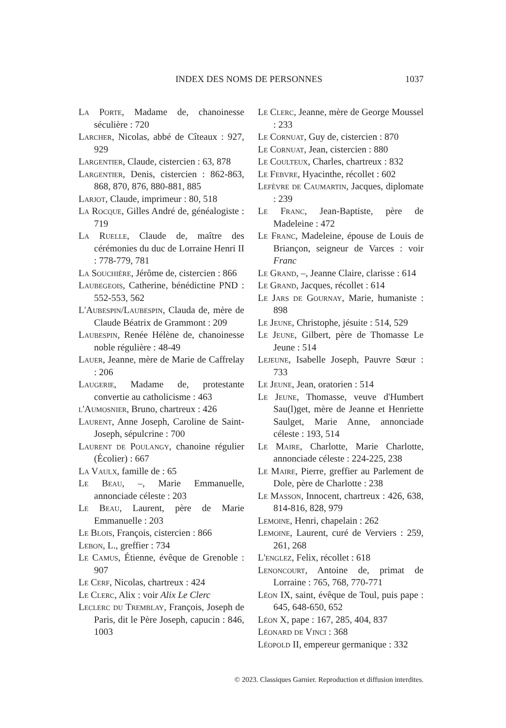INDEX DES NOMS DE PERSONNES 1037
La Porte, Madame de, chanoinesse séculière : 720
Larcher, Nicolas, abbé de Cîteaux : 927, 929
Largentier, Claude, cistercien : 63, 878
Largentier, Denis, cistercien : 862-863, 868, 870, 876, 880-881, 885
Larjot, Claude, imprimeur : 80, 518
La Rocque, Gilles André de, généalogiste : 719
La Ruelle, Claude de, maître des cérémonies du duc de Lorraine Henri II : 778-779, 781
La Souchière, Jérôme de, cistercien : 866
Laubegeois, Catherine, bénédictine PND : 552-553, 562
L'Aubespin/Laubespin, Clauda de, mère de Claude Béatrix de Grammont : 209
Laubespin, Renée Hélène de, chanoinesse noble régulière : 48-49
Lauer, Jeanne, mère de Marie de Caffrelay : 206
Laugerie, Madame de, protestante convertie au catholicisme : 463
l'Aumosnier, Bruno, chartreux : 426
Laurent, Anne Joseph, Caroline de Saint-Joseph, sépulcrine : 700
Laurent de Poulangy, chanoine régulier (Écolier) : 667
La Vaulx, famille de : 65
Le Beau, –, Marie Emmanuelle, annonciade céleste : 203
Le Beau, Laurent, père de Marie Emmanuelle : 203
Le Blois, François, cistercien : 866
Lebon, L., greffier : 734
Le Camus, Étienne, évêque de Grenoble : 907
Le Cerf, Nicolas, chartreux : 424
Le Clerc, Alix : voir Alix Le Clerc
Leclerc du Tremblay, François, Joseph de Paris, dit le Père Joseph, capucin : 846, 1003
Le Clerc, Jeanne, mère de George Moussel : 233
Le Cornuat, Guy de, cistercien : 870
Le Cornuat, Jean, cistercien : 880
Le Coulteux, Charles, chartreux : 832
Le Febvre, Hyacinthe, récollet : 602
Lefèvre de Caumartin, Jacques, diplomate : 239
Le Franc, Jean-Baptiste, père de Madeleine : 472
Le Franc, Madeleine, épouse de Louis de Briançon, seigneur de Varces : voir Franc
Le Grand, –, Jeanne Claire, clarisse : 614
Le Grand, Jacques, récollet : 614
Le Jars de Gournay, Marie, humaniste : 898
Le Jeune, Christophe, jésuite : 514, 529
Le Jeune, Gilbert, père de Thomasse Le Jeune : 514
Lejeune, Isabelle Joseph, Pauvre Sœur : 733
Le Jeune, Jean, oratorien : 514
Le Jeune, Thomasse, veuve d'Humbert Sau(l)get, mère de Jeanne et Henriette Saulget, Marie Anne, annonciade céleste : 193, 514
Le Maire, Charlotte, Marie Charlotte, annonciade céleste : 224-225, 238
Le Maire, Pierre, greffier au Parlement de Dole, père de Charlotte : 238
Le Masson, Innocent, chartreux : 426, 638, 814-816, 828, 979
Lemoine, Henri, chapelain : 262
Lemoine, Laurent, curé de Verviers : 259, 261, 268
L'englez, Felix, récollet : 618
Lenoncourt, Antoine de, primat de Lorraine : 765, 768, 770-771
Léon IX, saint, évêque de Toul, puis pape : 645, 648-650, 652
Léon X, pape : 167, 285, 404, 837
Léonard de Vinci : 368
Léopold II, empereur germanique : 332
© 2023. Classiques Garnier. Reproduction et diffusion interdites.